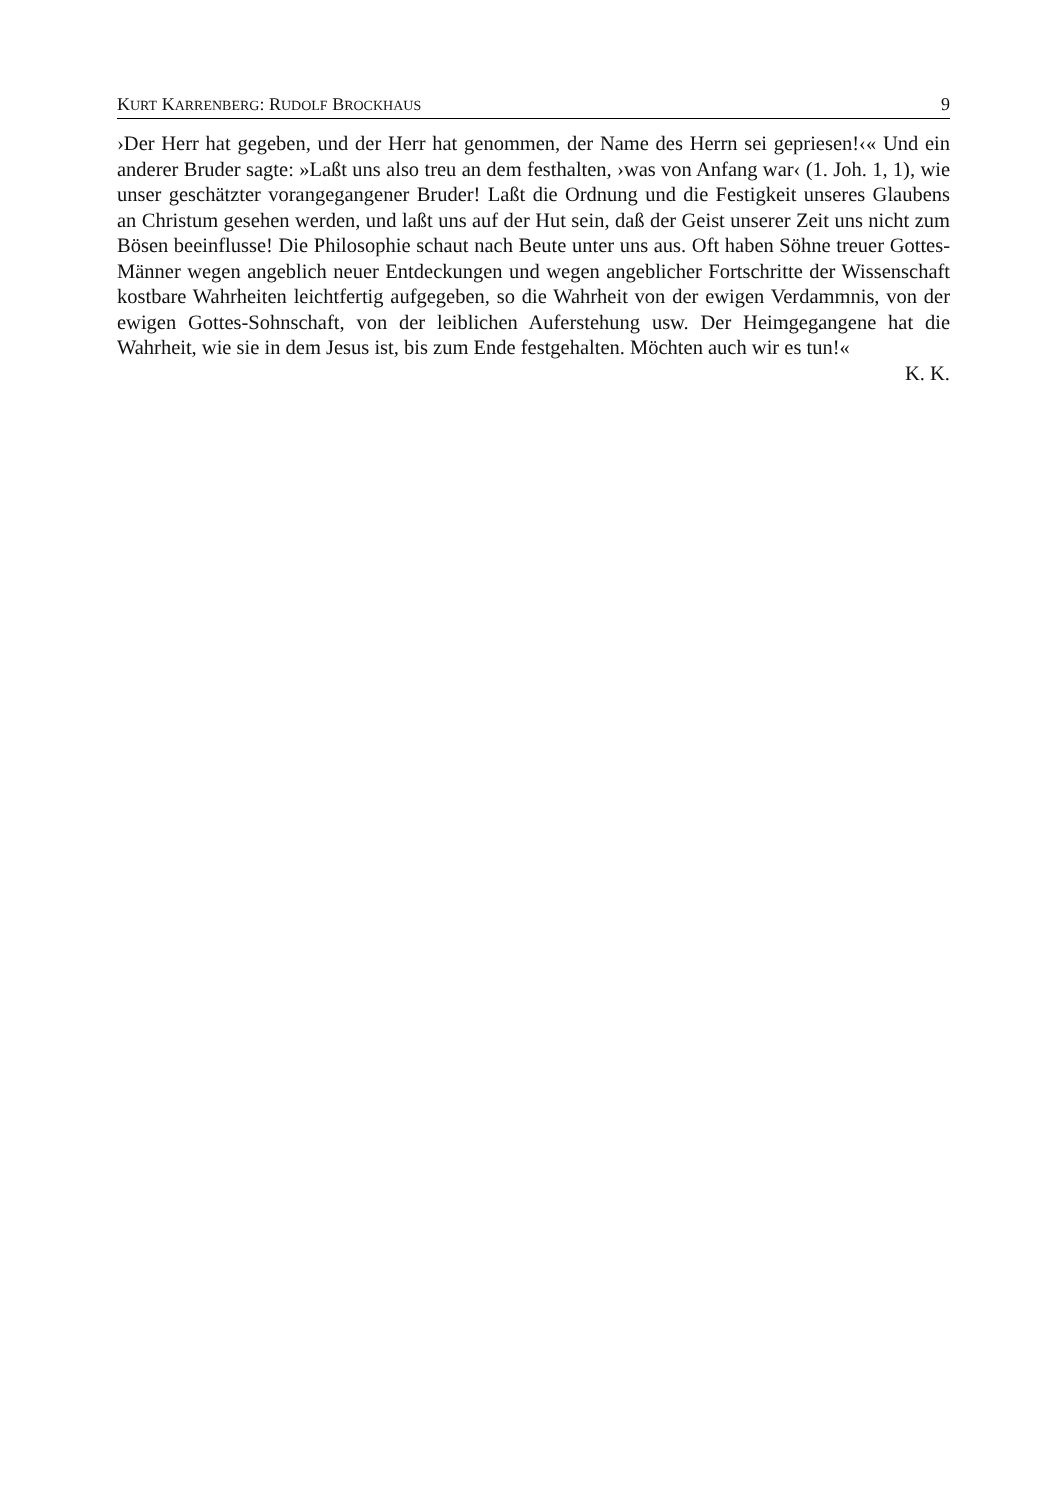KURT KARRENBERG: RUDOLF BROCKHAUS 9
›Der Herr hat gegeben, und der Herr hat genommen, der Name des Herrn sei gepriesen!‹« Und ein anderer Bruder sagte: »Laßt uns also treu an dem festhalten, ›was von Anfang war‹ (1. Joh. 1, 1), wie unser geschätzter vorangegangener Bruder! Laßt die Ordnung und die Festigkeit unseres Glaubens an Christum gesehen werden, und laßt uns auf der Hut sein, daß der Geist unserer Zeit uns nicht zum Bösen beeinflusse! Die Philosophie schaut nach Beute unter uns aus. Oft haben Söhne treuer Gottes-Männer wegen angeblich neuer Entdeckungen und wegen angeblicher Fortschritte der Wissenschaft kostbare Wahrheiten leichtfertig aufgegeben, so die Wahrheit von der ewigen Verdammnis, von der ewigen Gottes-Sohnschaft, von der leiblichen Auferstehung usw. Der Heimgegangene hat die Wahrheit, wie sie in dem Jesus ist, bis zum Ende festgehalten. Möchten auch wir es tun!«
K. K.